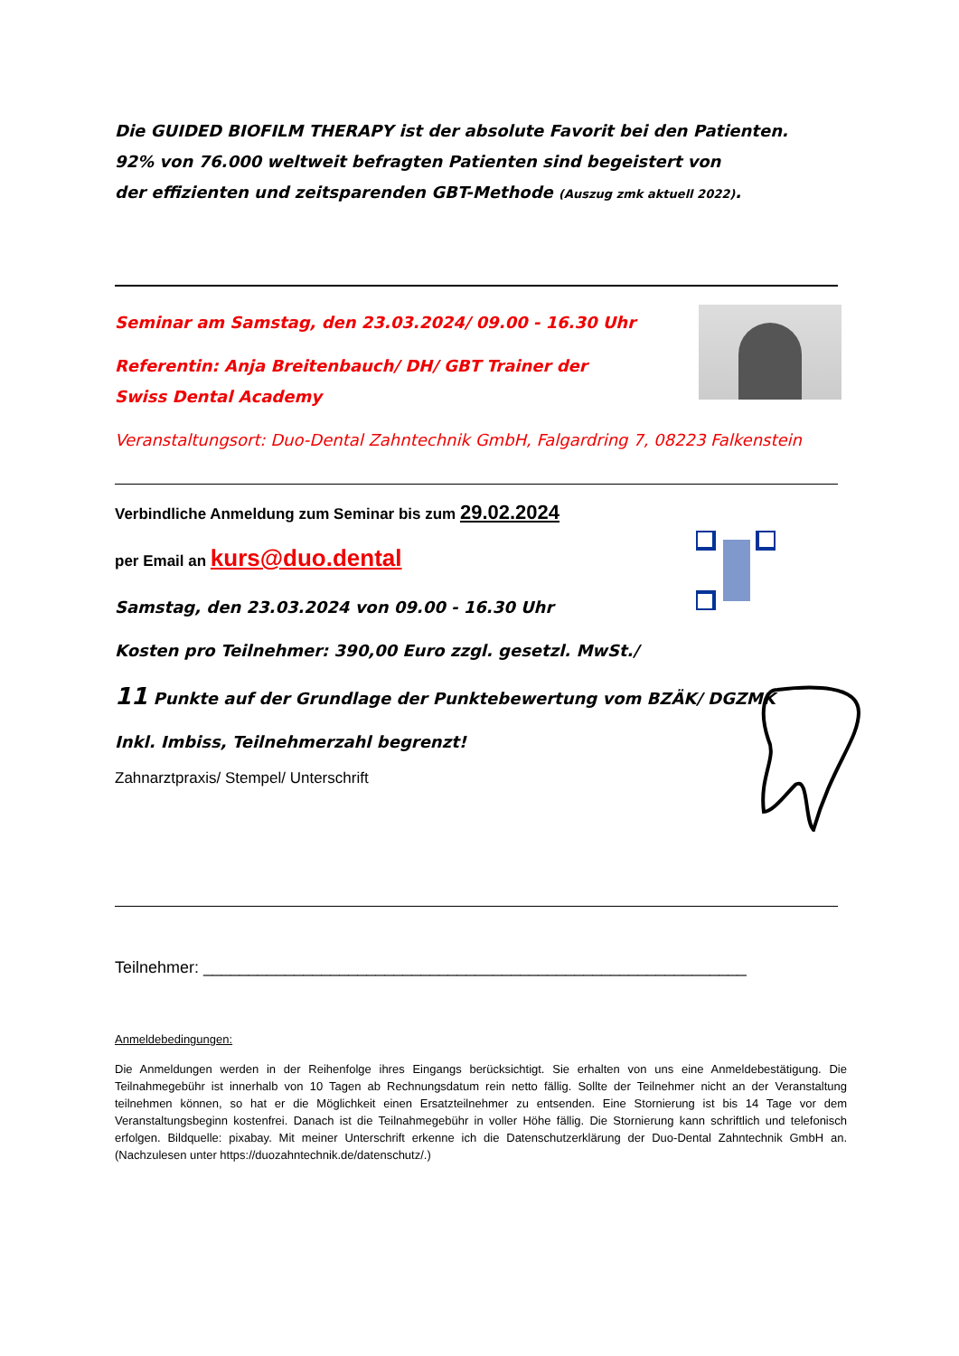Die GUIDED BIOFILM THERAPY ist der absolute Favorit bei den Patienten.
92% von 76.000 weltweit befragten Patienten sind begeistert von
der effizienten und zeitsparenden GBT-Methode (Auszug zmk aktuell 2022).
Seminar am Samstag, den 23.03.2024/ 09.00 - 16.30 Uhr
Referentin: Anja Breitenbauch/ DH/ GBT Trainer der
Swiss Dental Academy
Veranstaltungsort: Duo-Dental Zahntechnik GmbH, Falgardring 7, 08223 Falkenstein
Verbindliche Anmeldung zum Seminar bis zum 29.02.2024
per Email an kurs@duo.dental
Samstag, den 23.03.2024 von 09.00 - 16.30 Uhr
Kosten pro Teilnehmer: 390,00 Euro zzgl. gesetzl. MwSt./
11 Punkte auf der Grundlage der Punktebewertung vom BZÄK/ DGZMK
Inkl. Imbiss, Teilnehmerzahl begrenzt!
Zahnarztpraxis/ Stempel/ Unterschrift
Teilnehmer: ____________________________________________________________
Anmeldebedingungen:
Die Anmeldungen werden in der Reihenfolge ihres Eingangs berücksichtigt. Sie erhalten von uns eine Anmeldebestätigung. Die Teilnahmegebühr ist innerhalb von 10 Tagen ab Rechnungsdatum rein netto fällig. Sollte der Teilnehmer nicht an der Veranstaltung teilnehmen können, so hat er die Möglichkeit einen Ersatzteilnehmer zu entsenden. Eine Stornierung ist bis 14 Tage vor dem Veranstaltungsbeginn kostenfrei. Danach ist die Teilnahmegebühr in voller Höhe fällig. Die Stornierung kann schriftlich und telefonisch erfolgen. Bildquelle: pixabay. Mit meiner Unterschrift erkenne ich die Datenschutzerklärung der Duo-Dental Zahntechnik GmbH an. (Nachzulesen unter https://duozahntechnik.de/datenschutz/.)